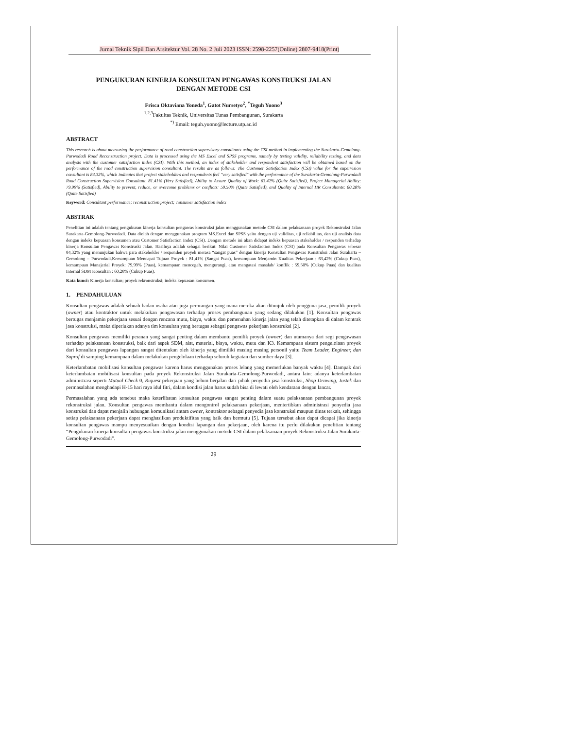Jurnal Teknik Sipil Dan Arsitektur Vol. 28 No. 2 Juli 2023 ISSN: 2598-2257(Online) 2807-9418(Print)
PENGUKURAN KINERJA KONSULTAN PENGAWAS KONSTRUKSI JALAN
DENGAN METODE CSI
Frisca Oktaviana Yoneda<sup>1</sup>, Gatot Nursetyo<sup>2</sup>, <sup>*</sup>Teguh Yuono<sup>3</sup>
<sup>1,2,3</sup>Fakultas Teknik, Universitas Tunas Pembangunan, Surakarta
<sup>*)</sup> Email: teguh.yuono@lecture.utp.ac.id
ABSTRACT
This research is about measuring the performance of road construction supervisory consultants using the CSI method in implementing the Surakarta-Gemolong-Purwodadi Road Reconstruction project. Data is processed using the MS Excel and SPSS programs, namely by testing validity, reliability testing, and data analysis with the customer satisfaction index (CSI). With this method, an index of stakeholder and respondent satisfaction will be obtained based on the performance of the road construction supervision consultant. The results are as follows: The Customer Satisfaction Index (CSI) value for the supervision consultant is 84.32%, which indicates that project stakeholders and respondents feel "very satisfied" with the performance of the Surakarta-Gemolong-Purwodadi Road Construction Supervision Consultant. 81.41% (Very Satisfied), Ability to Assure Quality of Work: 63.42% (Quite Satisfied), Project Managerial Ability: 79.99% (Satisfied), Ability to prevent, reduce, or overcome problems or conflicts: 59.50% (Quite Satisfied), and Quality of Internal HR Consultants: 60.28% (Quite Satisfied)
Keyword: Consultant performance; reconstruction project; consumer satisfaction index
ABSTRAK
Penelitian ini adalah tentang pengukuran kinerja konsultan pengawas konstruksi jalan menggunakan metode CSI dalam pelaksanaan proyek Rekonstruksi Jalan Surakarta-Gemolong-Purwodadi. Data diolah dengan menggunakan program MS.Excel dan SPSS yaitu dengan uji validitas, uji reliabilitas, dan uji analisis data dengan indeks kepuasan konsumen atau Customer Satisfaction Index (CSI). Dengan metode ini akan didapat indeks kepuasan stakeholder / responden terhadap kinerja Konsultan Pengawas Konstruski Jalan. Hasilnya adalah sebagai berikut: Nilai Customer Satisfaction Index (CSI) pada Konsultan Pengawas sebesar 84,32% yang menunjukan bahwa para stakeholder / responden proyek merasa “sangat puas” dengan kinerja Konsultan Pengawas Konstruksi Jalan Surakarta – Gemolong – Purwodadi.Kemampuan Mencapai Tujuan Proyek : 81,41% (Sangat Puas), kemampuan Menjamin Kualitas Pekerjaan : 63,42% (Cukup Puas), kemampuan Manajerial Proyek: 79,99% (Puas), kemampuan mencegah, mengurangi, atau mengatasi masalah/ konflik : 59,50% (Cukup Puas) dan kualitas Internal SDM Konsultan : 60,28% (Cukup Puas).
Kata kunci: Kinerja konsultan; proyek rekronstruksi; indeks kepuasan konsumen.
1. PENDAHULUAN
Konsultan pengawas adalah sebuah badan usaha atau juga perorangan yang mana mereka akan ditunjuk oleh pengguna jasa, pemilik proyek (owner) atau kontraktor untuk melakukan pengawasan terhadap proses pembangunan yang sedang dilakukan [1]. Konsultan pengawas bertugas menjamin pekerjaan sesuai dengan rencana mutu, biaya, waktu dan pemenuhan kinerja jalan yang telah ditetapkan di dalam kontrak jasa konstruksi, maka diperlukan adanya tim konsultan yang bertugas sebagai pengawas pekerjaan konstruksi [2].
Konsultan pengawas memiliki peranan yang sangat penting dalam membantu pemilik proyek (owner) dan utamanya dari segi pengawasan terhadap pelaksanaan konstruksi, baik dari aspek SDM, alat, material, biaya, waktu, mutu dan K3. Kemampuan sistem pengelolaan proyek dari konsultan pengawas lapangan sangat ditentukan oleh kinerja yang dimiliki masing masing personil yaitu Team Leader, Engineer, dan Suprof di samping kemampuan dalam melakukan pengelolaan terhadap seluruh kegiatan dan sumber daya [3].
Keterlambatan mobilisasi konsultan pengawas karena harus menggunakan proses lelang yang memerlukan banyak waktu [4]. Dampak dari keterlambatan mobilisasi konsultan pada proyek Rekonstruksi Jalan Surakarta-Gemolong-Purwodadi, antara lain: adanya keterlambatan administrasi seperti Mutual Check 0, Riquest pekerjaan yang belum berjalan dari pihak penyedia jasa konstruksi, Shop Drawing, Justek dan permasalahan menghadapi H-15 hari raya idul fitri, dalam kondisi jalan harus sudah bisa di lewati oleh kendaraan dengan lancar.
Permasalahan yang ada tersebut maka keterlibatan konsultan pengawas sangat penting dalam suatu pelaksanaan pembangunan proyek rekonstruksi jalan. Konsultan pengawas membantu dalam mengontrol pelaksanaan pekerjaan, mentertibkan administrasi penyedia jasa konstruksi dan dapat menjalin hubungan komunikasi antara owner, kontraktor sebagai penyedia jasa konstruksi maupun dinas terkait, sehingga setiap pelaksanaan pekerjaan dapat menghasilkan produktifitas yang baik dan bermutu [5]. Tujuan tersebut akan dapat dicapai jika kinerja konsultan pengawas mampu menyesuaikan dengan kondisi lapangan dan pekerjaan, oleh karena itu perlu dilakukan penelitian tentang “Pengukuran kinerja konsultan pengawas konstruksi jalan menggunakan metode CSI dalam pelaksanaan proyek Rekonstruksi Jalan Surakarta-Gemolong-Purwodadi”.
29